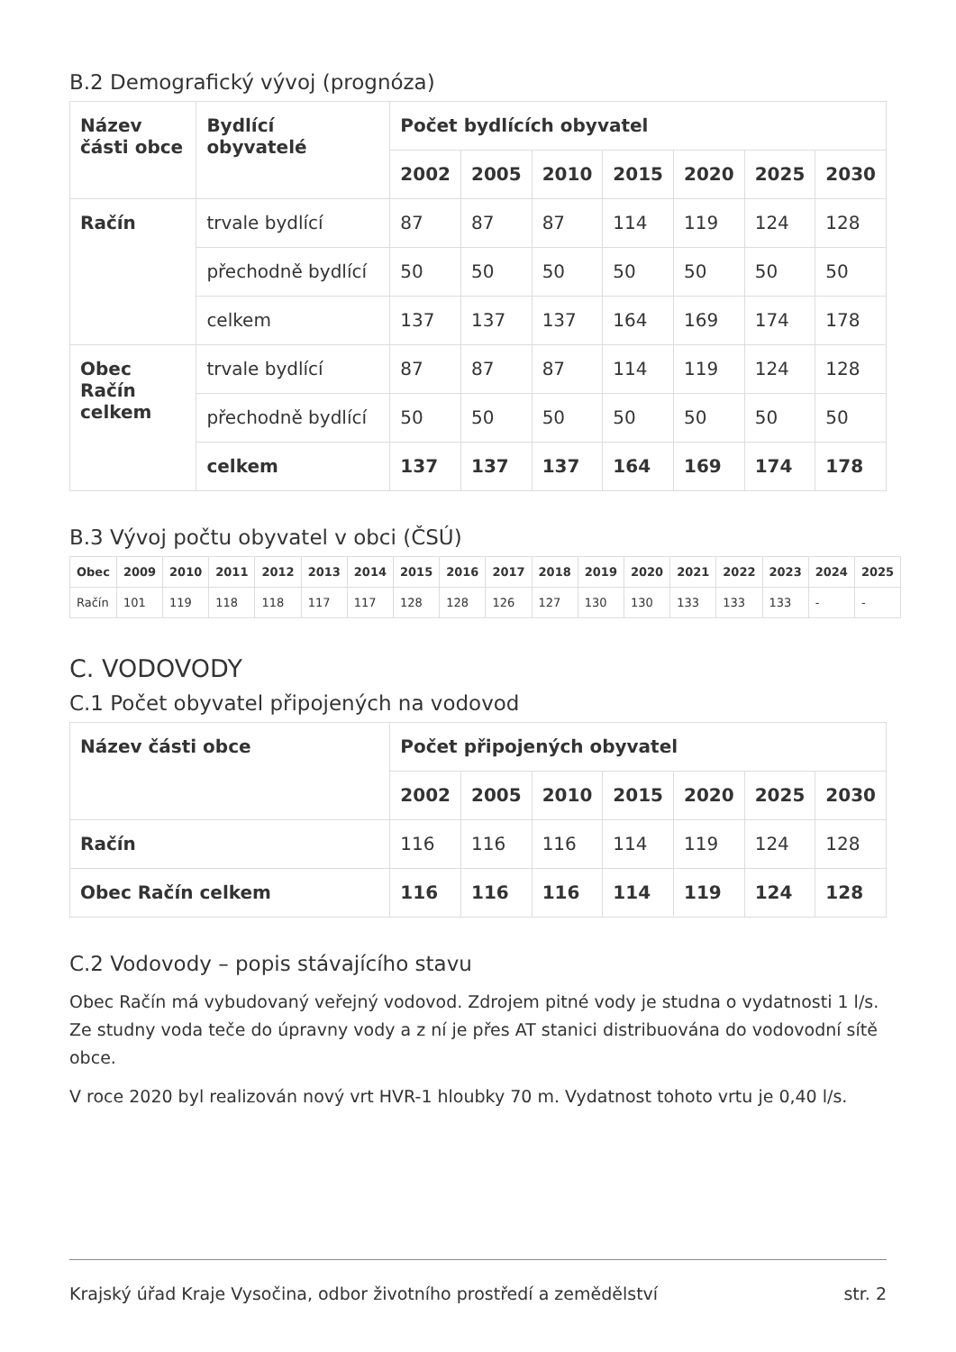B.2 Demografický vývoj (prognóza)
| Název části obce | Bydlící obyvatelé | Počet bydlících obyvatel | | | | | | |
| --- | --- | --- | --- | --- | --- | --- | --- | --- |
| | | 2002 | 2005 | 2010 | 2015 | 2020 | 2025 | 2030 |
| Račín | trvale bydlící | 87 | 87 | 87 | 114 | 119 | 124 | 128 |
| | přechodně bydlící | 50 | 50 | 50 | 50 | 50 | 50 | 50 |
| | celkem | 137 | 137 | 137 | 164 | 169 | 174 | 178 |
| Obec Račín celkem | trvale bydlící | 87 | 87 | 87 | 114 | 119 | 124 | 128 |
| | přechodně bydlící | 50 | 50 | 50 | 50 | 50 | 50 | 50 |
| | celkem | 137 | 137 | 137 | 164 | 169 | 174 | 178 |
B.3 Vývoj počtu obyvatel v obci (ČSÚ)
| Obec | 2009 | 2010 | 2011 | 2012 | 2013 | 2014 | 2015 | 2016 | 2017 | 2018 | 2019 | 2020 | 2021 | 2022 | 2023 | 2024 | 2025 |
| --- | --- | --- | --- | --- | --- | --- | --- | --- | --- | --- | --- | --- | --- | --- | --- | --- | --- |
| Račín | 101 | 119 | 118 | 118 | 117 | 117 | 128 | 128 | 126 | 127 | 130 | 130 | 133 | 133 | 133 | - | - |
C. VODOVODY
C.1 Počet obyvatel připojených na vodovod
| Název části obce | Počet připojených obyvatel | | | | | | |
| --- | --- | --- | --- | --- | --- | --- | --- |
| | 2002 | 2005 | 2010 | 2015 | 2020 | 2025 | 2030 |
| Račín | 116 | 116 | 116 | 114 | 119 | 124 | 128 |
| Obec Račín celkem | 116 | 116 | 116 | 114 | 119 | 124 | 128 |
C.2 Vodovody – popis stávajícího stavu
Obec Račín má vybudovaný veřejný vodovod. Zdrojem pitné vody je studna o vydatnosti 1 l/s. Ze studny voda teče do úpravny vody a z ní je přes AT stanici distribuována do vodovodní sítě obce.
V roce 2020 byl realizován nový vrt HVR-1 hloubky 70 m. Vydatnost tohoto vrtu je 0,40 l/s.
Krajský úřad Kraje Vysočina, odbor životního prostředí a zemědělství str. 2